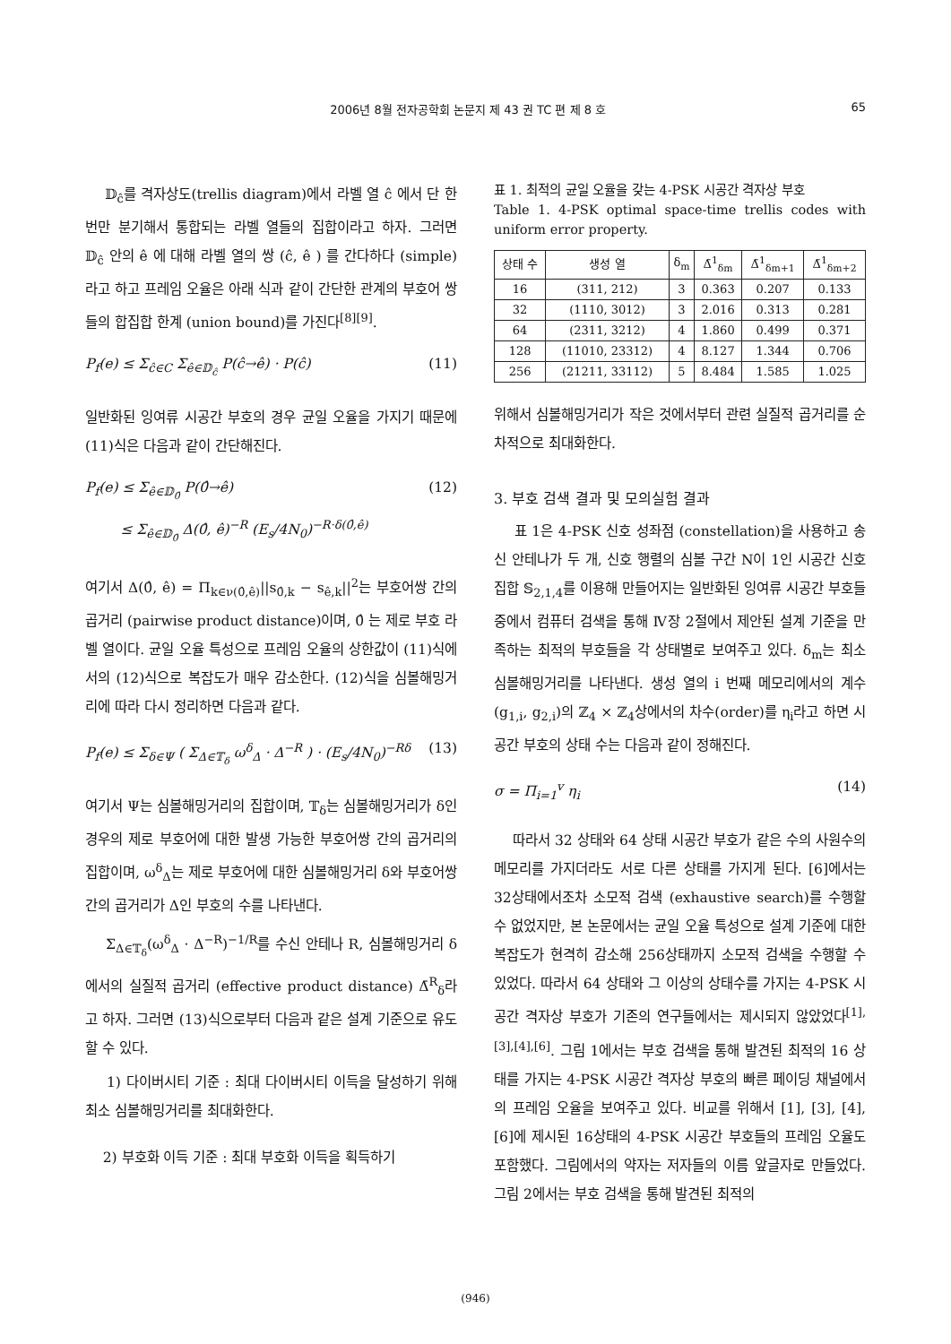2006년 8월 전자공학회 논문지 제 43 권 TC 편 제 8 호 65
𝔻<sub>ĉ</sub>를 격자상도(trellis diagram)에서 라벨 열 ĉ 에서 단 한번만 분기해서 통합되는 라벨 열들의 집합이라고 하자. 그러면 𝔻<sub>ĉ</sub> 안의 ê 에 대해 라벨 열의 쌍 (ĉ, ê ) 를 간다하다 (simple)라고 하고 프레임 오율은 아래 식과 같이 간단한 관계의 부호어 쌍들의 합집합 한계 (union bound)를 가진다<sup>[8][9]</sup>.
P<sub>f</sub>(e) ≤ Σ<sub>ĉ∈C</sub> Σ<sub>ê∈𝔻<sub>ĉ</sub></sub> P(ĉ→ê) · P(ĉ) (11)
일반화된 잉여류 시공간 부호의 경우 균일 오율을 가지기 때문에 (11)식은 다음과 같이 간단해진다.
P<sub>f</sub>(e) ≤ Σ<sub>ê∈𝔻<sub>0̂</sub></sub> P(0̂→ê)
≤ Σ<sub>ê∈𝔻<sub>0̂</sub></sub> Δ(0̂, ê)<sup>−R</sup> (E<sub>s</sub>/4N<sub>0</sub>)<sup>−R·δ(0̂,ê)</sup> (12)
여기서 Δ(0̂, ê) = Π<sub>k∈ν(0̂,ê)</sub>||s<sub>0̂,k</sub> − s<sub>ê,k</sub>||<sup>2</sup>는 부호어쌍 간의 곱거리 (pairwise product distance)이며, 0̂ 는 제로 부호 라벨 열이다. 균일 오율 특성으로 프레임 오율의 상한값이 (11)식에서의 (12)식으로 복잡도가 매우 감소한다. (12)식을 심볼해밍거리에 따라 다시 정리하면 다음과 같다.
P<sub>f</sub>(e) ≤ Σ<sub>δ∈Ψ</sub> ( Σ<sub>Δ∈𝕋<sub>δ</sub></sub> ω<sup>δ</sup><sub>Δ</sub> · Δ<sup>−R</sup> ) · (E<sub>s</sub>/4N<sub>0</sub>)<sup>−Rδ</sup> (13)
여기서 Ψ는 심볼해밍거리의 집합이며, 𝕋<sub>δ</sub>는 심볼해밍거리가 δ인 경우의 제로 부호어에 대한 발생 가능한 부호어쌍 간의 곱거리의 집합이며, ω<sup>δ</sup><sub>Δ</sub>는 제로 부호어에 대한 심볼해밍거리 δ와 부호어쌍 간의 곱거리가 Δ인 부호의 수를 나타낸다.
Σ<sub>Δ∈𝕋<sub>δ</sub></sub>(ω<sup>δ</sup><sub>Δ</sub> · Δ<sup>−R</sup>)<sup>−1/R</sup>를 수신 안테나 R, 심볼해밍거리 δ에서의 실질적 곱거리 (effective product distance) Δ̄<sup>R</sup><sub>δ</sub>라고 하자. 그러면 (13)식으로부터 다음과 같은 설계 기준으로 유도할 수 있다.
1) 다이버시티 기준 : 최대 다이버시티 이득을 달성하기 위해 최소 심볼해밍거리를 최대화한다.
2) 부호화 이득 기준 : 최대 부호화 이득을 획득하기
표 1. 최적의 균일 오율을 갖는 4-PSK 시공간 격자상 부호
Table 1. 4-PSK optimal space-time trellis codes with uniform error property.
| 상태 수 | 생성 열 | δ<sub>m</sub> | Δ̄<sup>1</sup><sub>δm</sub> | Δ̄<sup>1</sup><sub>δm+1</sub> | Δ̄<sup>1</sup><sub>δm+2</sub> |
| --- | --- | --- | --- | --- | --- |
| 16 | (311, 212) | 3 | 0.363 | 0.207 | 0.133 |
| 32 | (1110, 3012) | 3 | 2.016 | 0.313 | 0.281 |
| 64 | (2311, 3212) | 4 | 1.860 | 0.499 | 0.371 |
| 128 | (11010, 23312) | 4 | 8.127 | 1.344 | 0.706 |
| 256 | (21211, 33112) | 5 | 8.484 | 1.585 | 1.025 |
위해서 심볼해밍거리가 작은 것에서부터 관련 실질적 곱거리를 순차적으로 최대화한다.
3. 부호 검색 결과 및 모의실험 결과
표 1은 4-PSK 신호 성좌점 (constellation)을 사용하고 송신 안테나가 두 개, 신호 행렬의 심볼 구간 N이 1인 시공간 신호 집합 𝕊<sub>2,1,4</sub>를 이용해 만들어지는 일반화된 잉여류 시공간 부호들 중에서 컴퓨터 검색을 통해 Ⅳ장 2절에서 제안된 설계 기준을 만족하는 최적의 부호들을 각 상태별로 보여주고 있다. δ<sub>m</sub>는 최소 심볼해밍거리를 나타낸다. 생성 열의 i 번째 메모리에서의 계수(g<sub>1,i</sub>, g<sub>2,i</sub>)의 ℤ<sub>4</sub> × ℤ<sub>4</sub>상에서의 차수(order)를 η<sub>i</sub>라고 하면 시공간 부호의 상태 수는 다음과 같이 정해진다.
σ = Π<sub>i=1</sub><sup>v</sup> η<sub>i</sub> (14)
따라서 32 상태와 64 상태 시공간 부호가 같은 수의 사원수의 메모리를 가지더라도 서로 다른 상태를 가지게 된다. [6]에서는 32상태에서조차 소모적 검색 (exhaustive search)를 수행할 수 없었지만, 본 논문에서는 균일 오율 특성으로 설계 기준에 대한 복잡도가 현격히 감소해 256상태까지 소모적 검색을 수행할 수 있었다. 따라서 64 상태와 그 이상의 상태수를 가지는 4-PSK 시공간 격자상 부호가 기존의 연구들에서는 제시되지 않았었다<sup>[1],[3],[4],[6]</sup>. 그림 1에서는 부호 검색을 통해 발견된 최적의 16 상태를 가지는 4-PSK 시공간 격자상 부호의 빠른 페이딩 채널에서의 프레임 오율을 보여주고 있다. 비교를 위해서 [1], [3], [4], [6]에 제시된 16상태의 4-PSK 시공간 부호들의 프레임 오율도 포함했다. 그림에서의 약자는 저자들의 이름 앞글자로 만들었다. 그림 2에서는 부호 검색을 통해 발견된 최적의
(946)